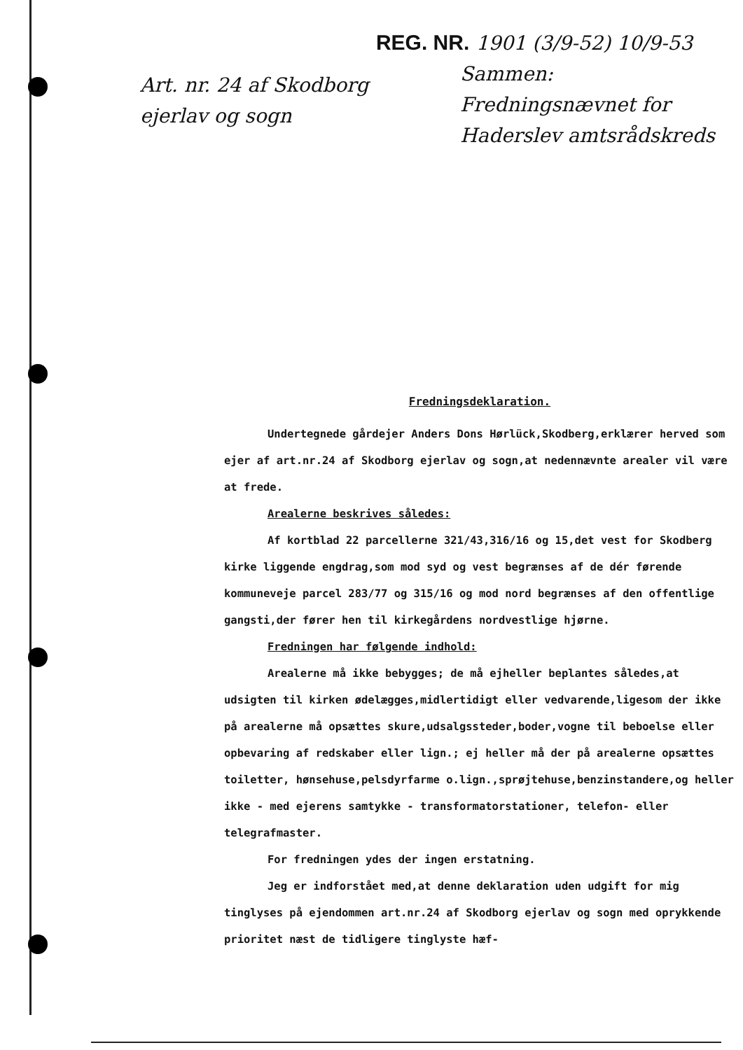Art. nr. 24 af Skodborg
ejerlav og sogn
REG. NR. 1901 (3/9-52) 10/9-53
Sammen:
Fredningsnævnet for
Haderslev amtsrådskreds
Fredningsdeklaration.
Undertegnede gårdejer Anders Dons Hørlück,Skodberg,erklærer herved som ejer af art.nr.24 af Skodborg ejerlav og sogn,at nedennævnte arealer vil være at frede.
Arealerne beskrives således:
Af kortblad 22 parcellerne 321/43,316/16 og 15,det vest for Skodberg kirke liggende engdrag,som mod syd og vest begrænses af de dér førende kommuneveje parcel 283/77 og 315/16 og mod nord begrænses af den offentlige gangsti,der fører hen til kirkegårdens nordvestlige hjørne.
Fredningen har følgende indhold:
Arealerne må ikke bebygges; de må ejheller beplantes således,at udsigten til kirken ødelægges,midlertidigt eller vedvarende,ligesom der ikke på arealerne må opsættes skure,udsalgssteder,boder,vogne til beboelse eller opbevaring af redskaber eller lign.; ej heller må der på arealerne opsættes toiletter, hønsehuse,pelsdyrfarme o.lign.,sprøjtehuse,benzinstandere,og heller ikke - med ejerens samtykke - transformatorstationer, telefon- eller telegrafmaster.
For fredningen ydes der ingen erstatning.
Jeg er indforstået med,at denne deklaration uden udgift for mig tinglyses på ejendommen art.nr.24 af Skodborg ejerlav og sogn med oprykkende prioritet næst de tidligere tinglyste hæf-